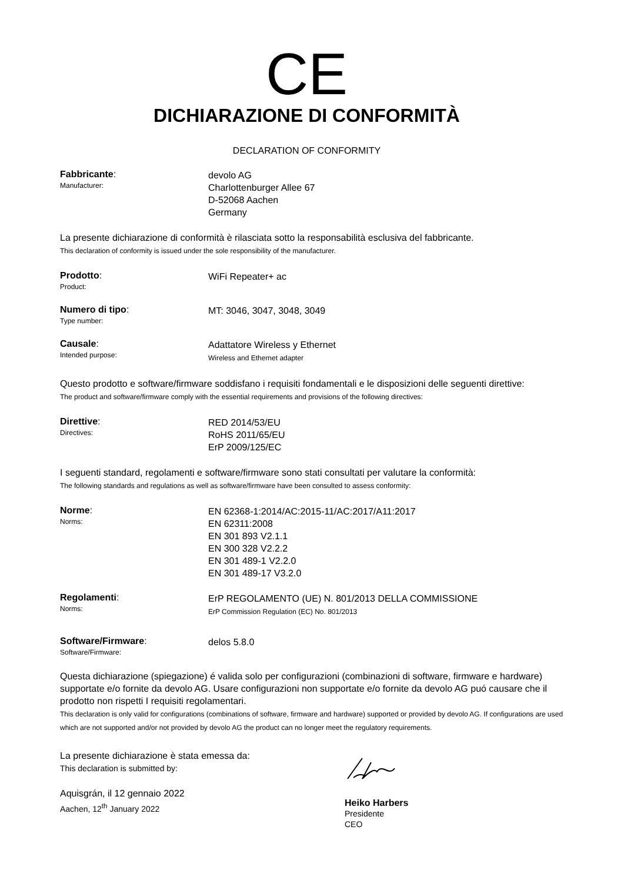CE
DICHIARAZIONE DI CONFORMITÀ
DECLARATION OF CONFORMITY
Fabbricante:
Manufacturer:
devolo AG
Charlottenburger Allee 67
D-52068 Aachen
Germany
La presente dichiarazione di conformità è rilasciata sotto la responsabilità esclusiva del fabbricante.
This declaration of conformity is issued under the sole responsibility of the manufacturer.
Prodotto:
Product:
WiFi Repeater+ ac
Numero di tipo:
Type number:
MT: 3046, 3047, 3048, 3049
Causale:
Intended purpose:
Adattatore Wireless y Ethernet
Wireless and Ethernet adapter
Questo prodotto e software/firmware soddisfano i requisiti fondamentali e le disposizioni delle seguenti direttive:
The product and software/firmware comply with the essential requirements and provisions of the following directives:
Direttive:
Directives:
RED 2014/53/EU
RoHS 2011/65/EU
ErP 2009/125/EC
I seguenti standard, regolamenti e software/firmware sono stati consultati per valutare la conformità:
The following standards and regulations as well as software/firmware have been consulted to assess conformity:
Norme:
Norms:
EN 62368-1:2014/AC:2015-11/AC:2017/A11:2017
EN 62311:2008
EN 301 893 V2.1.1
EN 300 328 V2.2.2
EN 301 489-1 V2.2.0
EN 301 489-17 V3.2.0
Regolamenti:
Norms:
ErP REGOLAMENTO (UE) N. 801/2013 DELLA COMMISSIONE
ErP Commission Regulation (EC) No. 801/2013
Software/Firmware:
Software/Firmware:
delos 5.8.0
Questa dichiarazione (spiegazione) é valida solo per configurazioni (combinazioni di software, firmware e hardware) supportate e/o fornite da devolo AG. Usare configurazioni non supportate e/o fornite da devolo AG puó causare che il prodotto non rispetti I requisiti regolamentari.
This declaration is only valid for configurations (combinations of software, firmware and hardware) supported or provided by devolo AG. If configurations are used which are not supported and/or not provided by devolo AG the product can no longer meet the regulatory requirements.
La presente dichiarazione è stata emessa da:
This declaration is submitted by:
Aquisgrán, il 12 gennaio 2022
Aachen, 12<sup>th</sup> January 2022
Heiko Harbers
Presidente
CEO